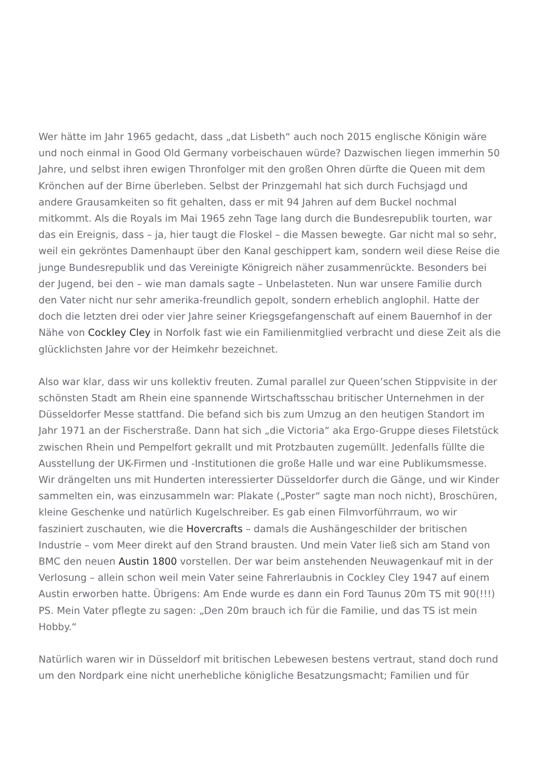Wer hätte im Jahr 1965 gedacht, dass „dat Lisbeth“ auch noch 2015 englische Königin wäre und noch einmal in Good Old Germany vorbeischauen würde? Dazwischen liegen immerhin 50 Jahre, und selbst ihren ewigen Thronfolger mit den großen Ohren dürfte die Queen mit dem Krönchen auf der Birne überleben. Selbst der Prinzgemahl hat sich durch Fuchsjagd und andere Grausamkeiten so fit gehalten, dass er mit 94 Jahren auf dem Buckel nochmal mitkommt. Als die Royals im Mai 1965 zehn Tage lang durch die Bundesrepublik tourten, war das ein Ereignis, dass – ja, hier taugt die Floskel – die Massen bewegte. Gar nicht mal so sehr, weil ein gekröntes Damenhaupt über den Kanal geschippert kam, sondern weil diese Reise die junge Bundesrepublik und das Vereinigte Königreich näher zusammenrückte. Besonders bei der Jugend, bei den – wie man damals sagte – Unbelasteten. Nun war unsere Familie durch den Vater nicht nur sehr amerika-freundlich gepolt, sondern erheblich anglophil. Hatte der doch die letzten drei oder vier Jahre seiner Kriegsgefangenschaft auf einem Bauernhof in der Nähe von Cockley Cley in Norfolk fast wie ein Familienmitglied verbracht und diese Zeit als die glücklichsten Jahre vor der Heimkehr bezeichnet.
Also war klar, dass wir uns kollektiv freuten. Zumal parallel zur Queen’schen Stippvisite in der schönsten Stadt am Rhein eine spannende Wirtschaftsschau britischer Unternehmen in der Düsseldorfer Messe stattfand. Die befand sich bis zum Umzug an den heutigen Standort im Jahr 1971 an der Fischerstraße. Dann hat sich „die Victoria“ aka Ergo-Gruppe dieses Filetstück zwischen Rhein und Pempelfort gekrallt und mit Protzbauten zugemüllt. Jedenfalls füllte die Ausstellung der UK-Firmen und -Institutionen die große Halle und war eine Publikumsmesse. Wir drängelten uns mit Hunderten interessierter Düsseldorfer durch die Gänge, und wir Kinder sammelten ein, was einzusammeln war: Plakate („Poster“ sagte man noch nicht), Broschüren, kleine Geschenke und natürlich Kugelschreiber. Es gab einen Filmvorführraum, wo wir fasziniert zuschauten, wie die Hovercrafts – damals die Aushängeschilder der britischen Industrie – vom Meer direkt auf den Strand brausten. Und mein Vater ließ sich am Stand von BMC den neuen Austin 1800 vorstellen. Der war beim anstehenden Neuwagenkauf mit in der Verlosung – allein schon weil mein Vater seine Fahrerlaubnis in Cockley Cley 1947 auf einem Austin erworben hatte. Übrigens: Am Ende wurde es dann ein Ford Taunus 20m TS mit 90(!!!) PS. Mein Vater pflegte zu sagen: „Den 20m brauch ich für die Familie, und das TS ist mein Hobby.“
Natürlich waren wir in Düsseldorf mit britischen Lebewesen bestens vertraut, stand doch rund um den Nordpark eine nicht unerhebliche königliche Besatzungsmacht; Familien und für